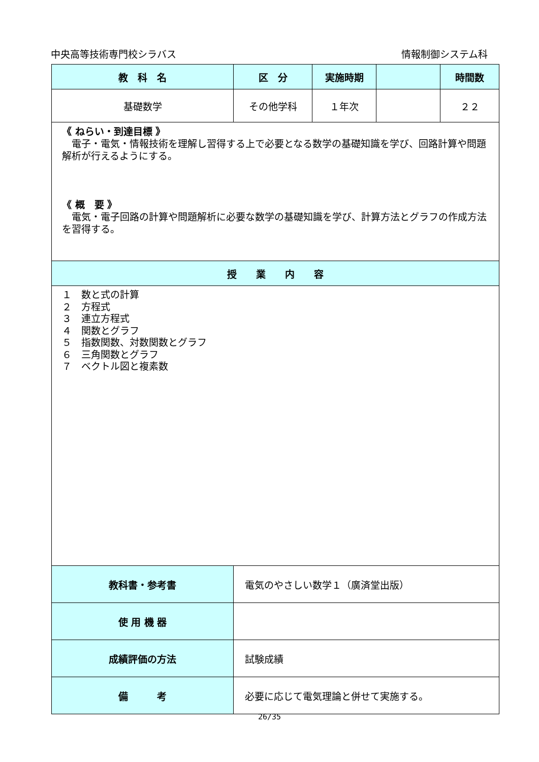中央高等技術専門校シラバス 情報制御システム科
| 教 科 名 | 区 分 | 実施時期 | | 時間数 |
| --- | --- | --- | --- | --- |
| 基礎数学 | その他学科 | １年次 | | ２２ |
| 《 ねらい・到達目標 》 電子・電気・情報技術を理解し習得する上で必要となる数学の基礎知識を学び、回路計算や問題解析が行えるようにする。 《 概 要 》 電気・電子回路の計算や問題解析に必要な数学の基礎知識を学び、計算方法とグラフの作成方法を習得する。 | | | | |
| 授 業 内 容 | | | | |
| １ 数と式の計算 ２ 方程式 ３ 連立方程式 ４ 関数とグラフ ５ 指数関数、対数関数とグラフ ６ 三角関数とグラフ ７ ベクトル図と複素数 | | | | |
| 教科書・参考書 | 電気のやさしい数学１（廣済堂出版） | | | |
| 使 用 機 器 | | | | |
| 成績評価の方法 | 試験成績 | | | |
| 備 考 | 必要に応じて電気理論と併せて実施する。 | | | |
26/35